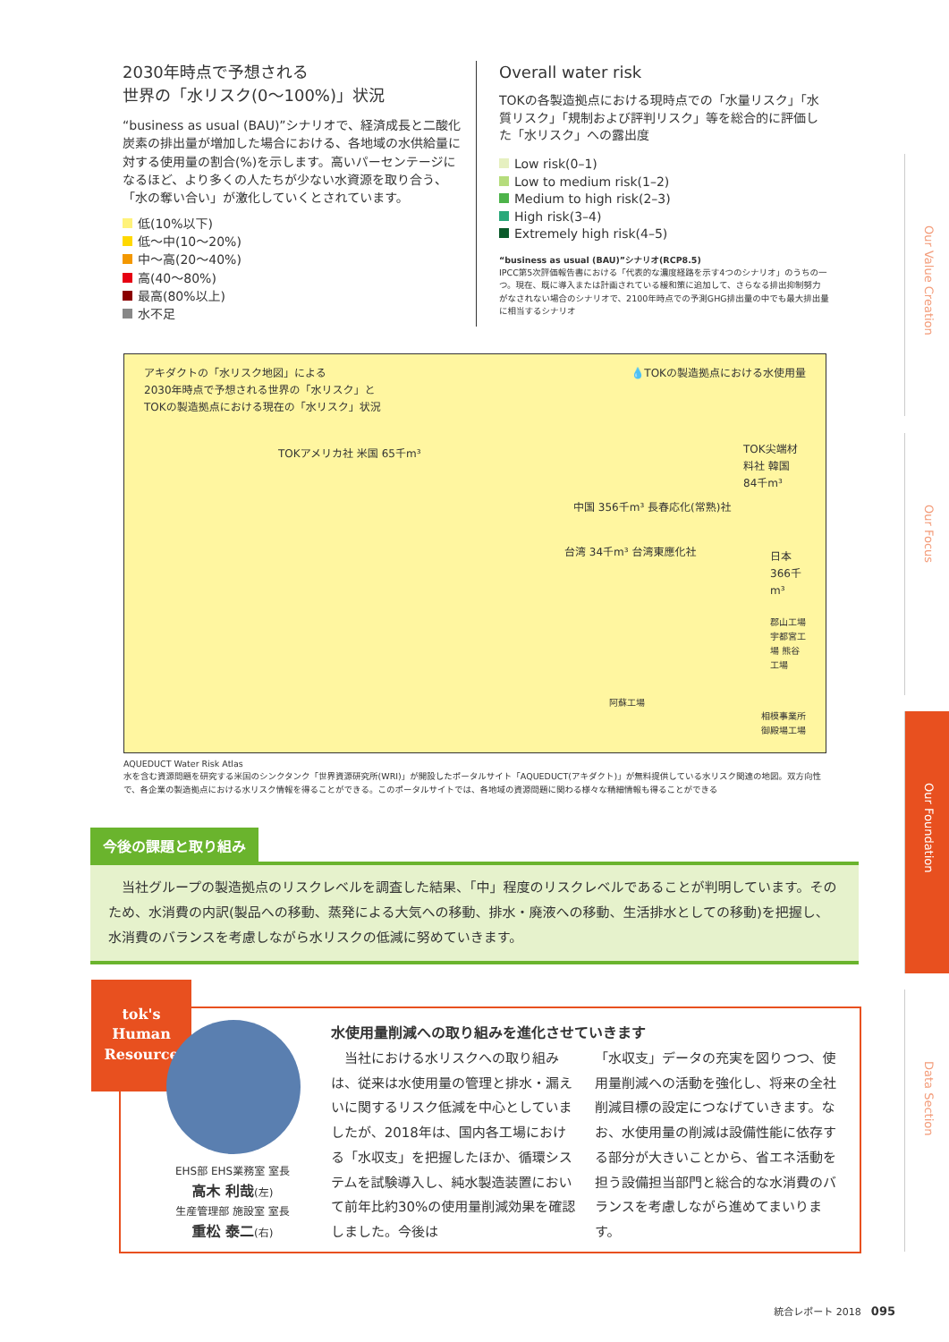2030年時点で予想される
世界の「水リスク(0～100%)」状況
“business as usual (BAU)”シナリオで、経済成長と二酸化炭素の排出量が増加した場合における、各地域の水供給量に対する使用量の割合(%)を示します。高いパーセンテージになるほど、より多くの人たちが少ない水資源を取り合う、「水の奪い合い」が激化していくとされています。
低(10%以下)
低～中(10～20%)
中～高(20～40%)
高(40～80%)
最高(80%以上)
水不足
Overall water risk
TOKの各製造拠点における現時点での「水量リスク」「水質リスク」「規制および評判リスク」等を総合的に評価した「水リスク」への露出度
Low risk(0–1)
Low to medium risk(1–2)
Medium to high risk(2–3)
High risk(3–4)
Extremely high risk(4–5)
“business as usual (BAU)”シナリオ(RCP8.5)
IPCC第5次評価報告書における「代表的な濃度経路を示す4つのシナリオ」のうちの一つ。現在、既に導入または計画されている緩和策に追加して、さらなる排出抑制努力がなされない場合のシナリオで、2100年時点での予測GHG排出量の中でも最大排出量に相当するシナリオ
アキダクトの「水リスク地図」による
2030年時点で予想される世界の「水リスク」と
TOKの製造拠点における現在の「水リスク」状況
💧TOKの製造拠点における水使用量
TOKアメリカ社 米国 65千m³
中国 356千m³ 長春応化(常熟)社
台湾 34千m³ 台湾東應化社
TOK尖端材料社 韓国 84千m³
日本 366千m³
郡山工場 宇都宮工場 熊谷工場
阿蘇工場
相模事業所 御殿場工場
AQUEDUCT Water Risk Atlas
水を含む資源問題を研究する米国のシンクタンク「世界資源研究所(WRI)」が開設したポータルサイト「AQUEDUCT(アキダクト)」が無料提供している水リスク関連の地図。双方向性で、各企業の製造拠点における水リスク情報を得ることができる。このポータルサイトでは、各地域の資源問題に関わる様々な精細情報も得ることができる
今後の課題と取り組み
　当社グループの製造拠点のリスクレベルを調査した結果、「中」程度のリスクレベルであることが判明しています。そのため、水消費の内訳(製品への移動、蒸発による大気への移動、排水・廃液への移動、生活排水としての移動)を把握し、水消費のバランスを考慮しながら水リスクの低減に努めていきます。
tok's
Human
Resource
EHS部 EHS業務室 室長
高木 利哉(左)
生産管理部 施設室 室長
重松 泰二(右)
水使用量削減への取り組みを進化させていきます
　当社における水リスクへの取り組みは、従来は水使用量の管理と排水・漏えいに関するリスク低減を中心としていましたが、2018年は、国内各工場における「水収支」を把握したほか、循環システムを試験導入し、純水製造装置において前年比約30%の使用量削減効果を確認しました。今後は
「水収支」データの充実を図りつつ、使用量削減への活動を強化し、将来の全社削減目標の設定につなげていきます。なお、水使用量の削減は設備性能に依存する部分が大きいことから、省エネ活動を担う設備担当部門と総合的な水消費のバランスを考慮しながら進めてまいります。
Our Value Creation
Our Focus
Our Foundation
Data Section
統合レポート 2018　095